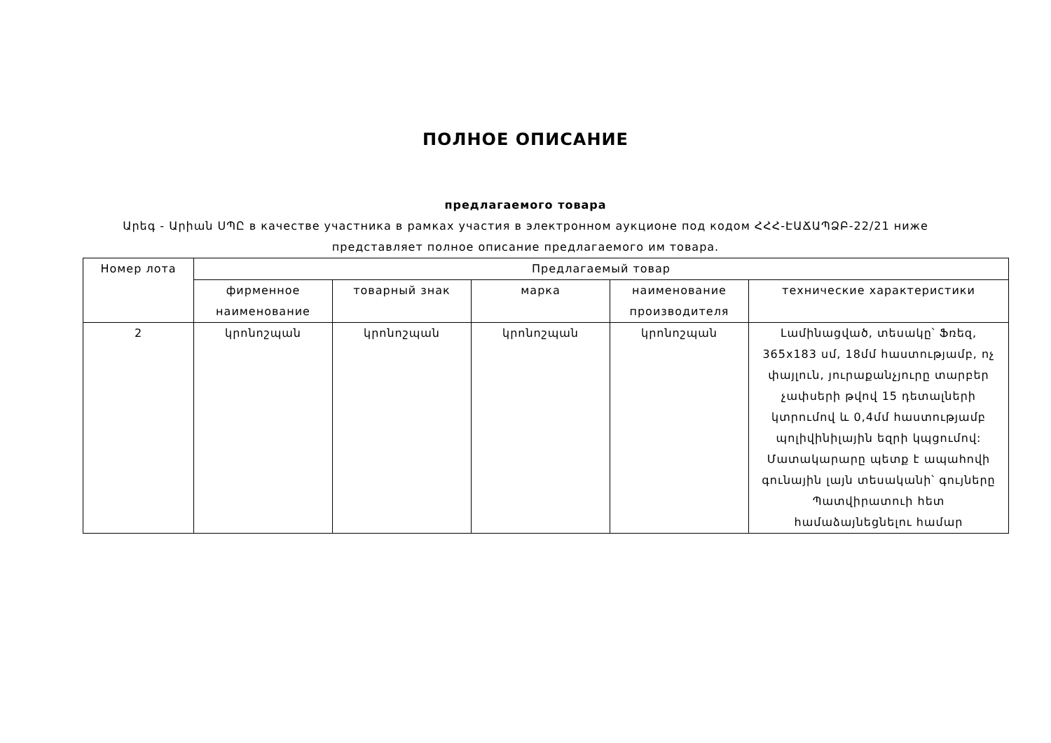ПОЛНОЕ ОПИСАНИЕ
предлагаемого товара
Արեգ - Արիան ՍՊԸ в качестве участника в рамках участия в электронном аукционе под кодом ՀՀՀ-ԷԱՃԱՊՁԲ-22/21 ниже представляет полное описание предлагаемого им товара.
| Номер лота | Предлагаемый товар | | | | |
| --- | --- | --- | --- | --- | --- |
| | фирменное наименование | товарный знак | марка | наименование производителя | технические характеристики |
| 2 | կրոնոշպան | կրոնոշպան | կրոնոշպան | կրոնոշպան | Լամինացված, տեսակը՝ Ֆռեզ, 365x183 սմ, 18մմ հաստությամբ, ոչ փայլուն, յուրաքանչյուրը տարբեր չափսերի թվով 15 դետալների կտրումով և 0,4մմ հաստությամբ պոլիվինիլային եզրի կպցումով: Մատակարարը պետք է ապահովի գունային լայն տեսականի՝ գույները Պատվիրատուի հետ համաձայնեցնելու համար |